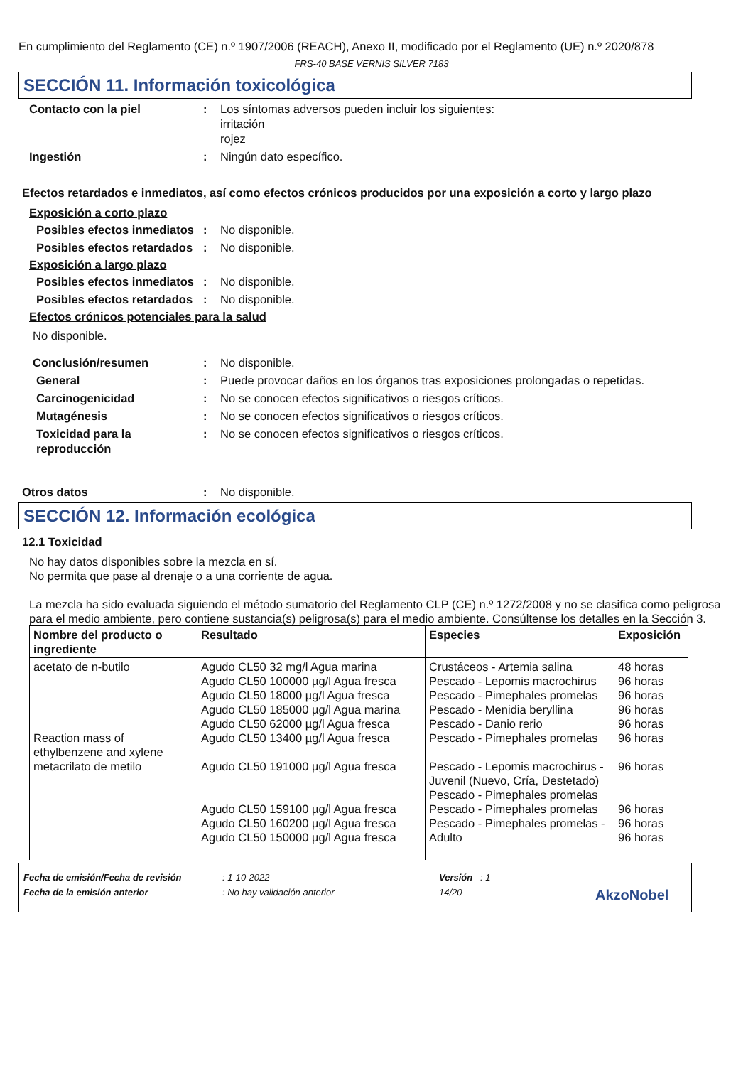En cumplimiento del Reglamento (CE) n.º 1907/2006 (REACH), Anexo II, modificado por el Reglamento (UE) n.º 2020/878
FRS-40 BASE VERNIS SILVER 7183
SECCIÓN 11. Información toxicológica
Contacto con la piel : Los síntomas adversos pueden incluir los siguientes:
irritación
rojez
Ingestión : Ningún dato específico.
Efectos retardados e inmediatos, así como efectos crónicos producidos por una exposición a corto y largo plazo
Exposición a corto plazo
Posibles efectos inmediatos
: No disponible.
Posibles efectos retardados
: No disponible.
Exposición a largo plazo
Posibles efectos inmediatos
: No disponible.
Posibles efectos retardados
: No disponible.
Efectos crónicos potenciales para la salud
No disponible.
Conclusión/resumen : No disponible.
General : Puede provocar daños en los órganos tras exposiciones prolongadas o repetidas.
Carcinogenicidad : No se conocen efectos significativos o riesgos críticos.
Mutagénesis : No se conocen efectos significativos o riesgos críticos.
Toxicidad para la reproducción
: No se conocen efectos significativos o riesgos críticos.
Otros datos : No disponible.
SECCIÓN 12. Información ecológica
12.1 Toxicidad
No hay datos disponibles sobre la mezcla en sí.
No permita que pase al drenaje o a una corriente de agua.
La mezcla ha sido evaluada siguiendo el método sumatorio del Reglamento CLP (CE) n.º 1272/2008 y no se clasifica como peligrosa para el medio ambiente, pero contiene sustancia(s) peligrosa(s) para el medio ambiente. Consúltense los detalles en la Sección 3.
| Nombre del producto o ingrediente | Resultado | Especies | Exposición |
| --- | --- | --- | --- |
| acetato de n-butilo Reaction mass of ethylbenzene and xylene metacrilato de metilo | Agudo CL50 32 mg/l Agua marina Agudo CL50 100000 µg/l Agua fresca Agudo CL50 18000 µg/l Agua fresca Agudo CL50 185000 µg/l Agua marina Agudo CL50 62000 µg/l Agua fresca Agudo CL50 13400 µg/l Agua fresca Agudo CL50 191000 µg/l Agua fresca Agudo CL50 159100 µg/l Agua fresca Agudo CL50 160200 µg/l Agua fresca Agudo CL50 150000 µg/l Agua fresca | Crustáceos - Artemia salina Pescado - Lepomis macrochirus Pescado - Pimephales promelas Pescado - Menidia beryllina Pescado - Danio rerio Pescado - Pimephales promelas Pescado - Lepomis macrochirus - Juvenil (Nuevo, Cría, Destetado) Pescado - Pimephales promelas Pescado - Pimephales promelas Pescado - Pimephales promelas - Adulto | 48 horas 96 horas 96 horas 96 horas 96 horas 96 horas 96 horas 96 horas 96 horas 96 horas |
Fecha de emisión/Fecha de revisión: 1-10-2022 Versión : 1
Fecha de la emisión anterior: No hay validación anterior 14/20 AkzoNobel